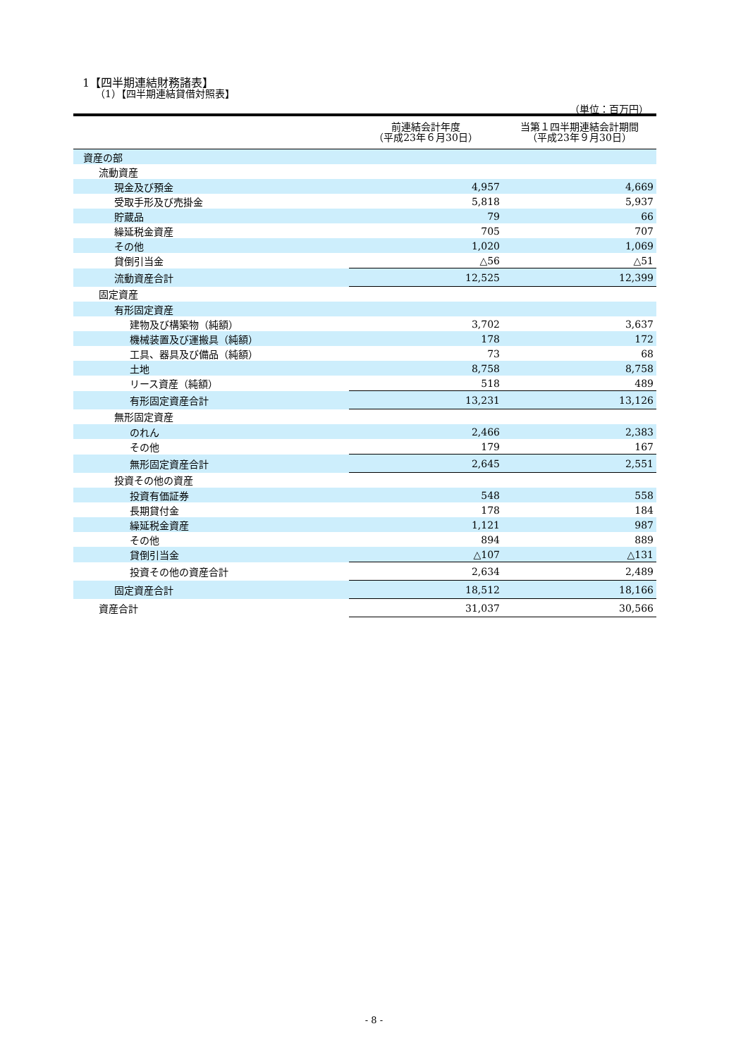1【四半期連結財務諸表】
（1）【四半期連結貸借対照表】
（単位：百万円）
| | 前連結会計年度 （平成23年６月30日） | 当第１四半期連結会計期間 （平成23年９月30日） |
| --- | --- | --- |
| 資産の部 | | |
| 流動資産 | | |
| 現金及び預金 | 4,957 | 4,669 |
| 受取手形及び売掛金 | 5,818 | 5,937 |
| 貯蔵品 | 79 | 66 |
| 繰延税金資産 | 705 | 707 |
| その他 | 1,020 | 1,069 |
| 貸倒引当金 | △56 | △51 |
| 流動資産合計 | 12,525 | 12,399 |
| 固定資産 | | |
| 有形固定資産 | | |
| 建物及び構築物（純額） | 3,702 | 3,637 |
| 機械装置及び運搬具（純額） | 178 | 172 |
| 工具、器具及び備品（純額） | 73 | 68 |
| 土地 | 8,758 | 8,758 |
| リース資産（純額） | 518 | 489 |
| 有形固定資産合計 | 13,231 | 13,126 |
| 無形固定資産 | | |
| のれん | 2,466 | 2,383 |
| その他 | 179 | 167 |
| 無形固定資産合計 | 2,645 | 2,551 |
| 投資その他の資産 | | |
| 投資有価証券 | 548 | 558 |
| 長期貸付金 | 178 | 184 |
| 繰延税金資産 | 1,121 | 987 |
| その他 | 894 | 889 |
| 貸倒引当金 | △107 | △131 |
| 投資その他の資産合計 | 2,634 | 2,489 |
| 固定資産合計 | 18,512 | 18,166 |
| 資産合計 | 31,037 | 30,566 |
- 8 -